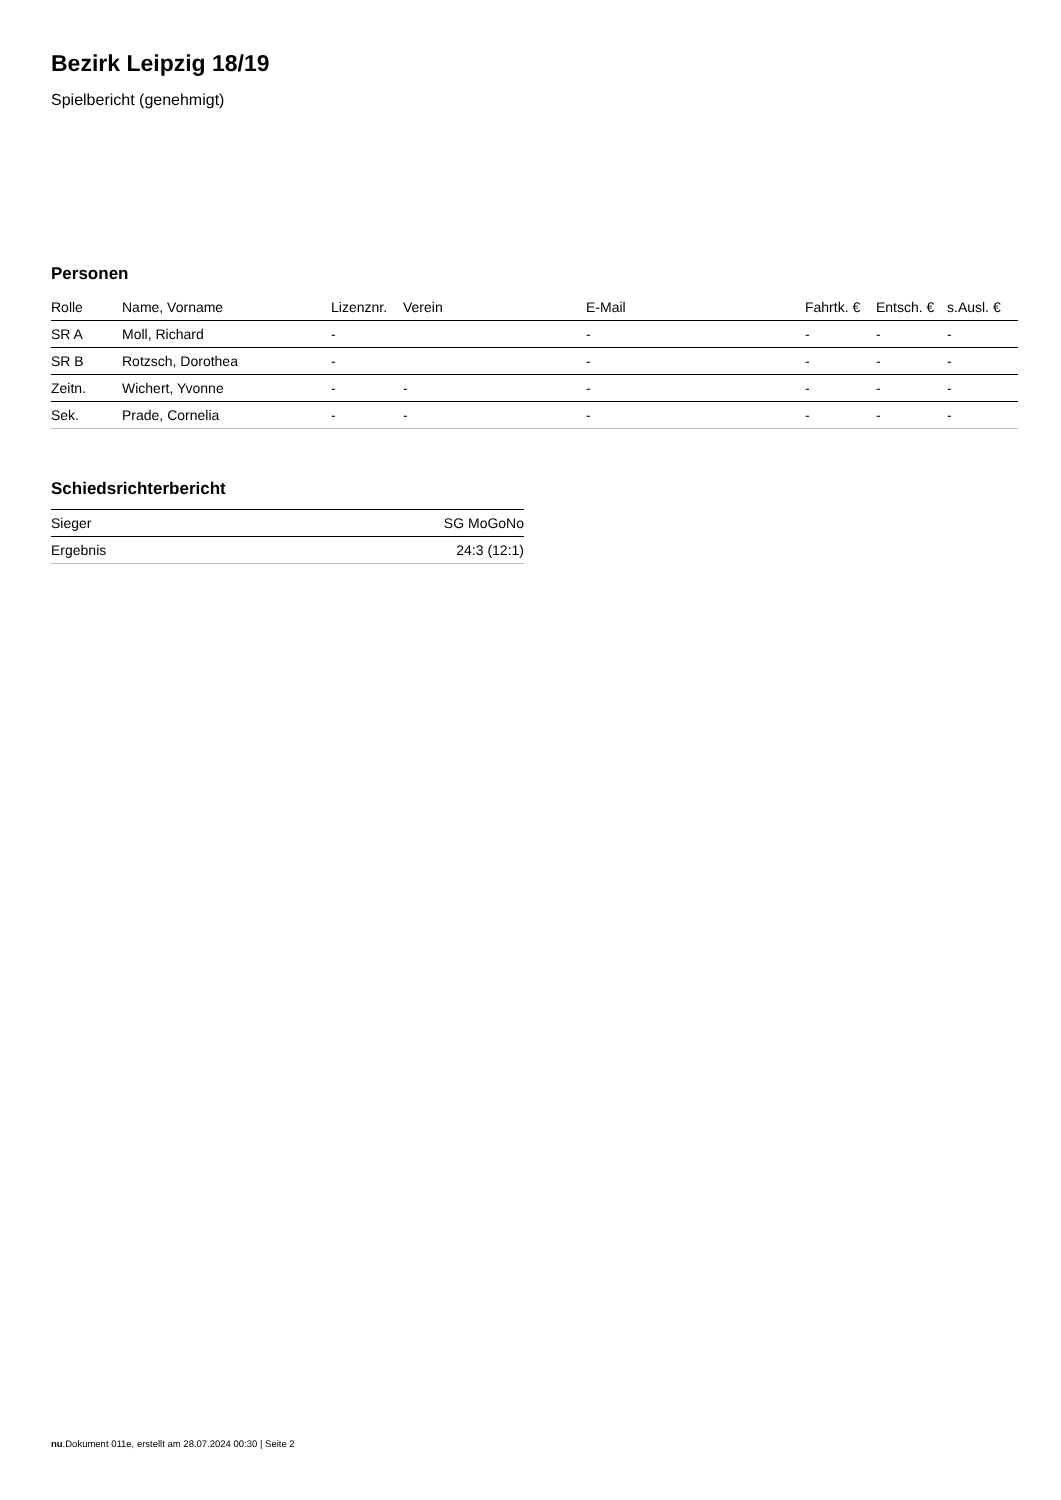Bezirk Leipzig 18/19
Spielbericht (genehmigt)
Personen
| Rolle | Name, Vorname | Lizenznr. | Verein | E-Mail | Fahrtk. € | Entsch. € | s.Ausl. € |
| --- | --- | --- | --- | --- | --- | --- | --- |
| SR A | Moll, Richard | - | | - | - | - | - |
| SR B | Rotzsch, Dorothea | - | | - | - | - | - |
| Zeitn. | Wichert, Yvonne | - | - | - | - | - | - |
| Sek. | Prade, Cornelia | - | - | - | - | - | - |
Schiedsrichterbericht
| Sieger | SG MoGoNo |
| Ergebnis | 24:3 (12:1) |
nu.Dokument 011e, erstellt am 28.07.2024 00:30 | Seite 2